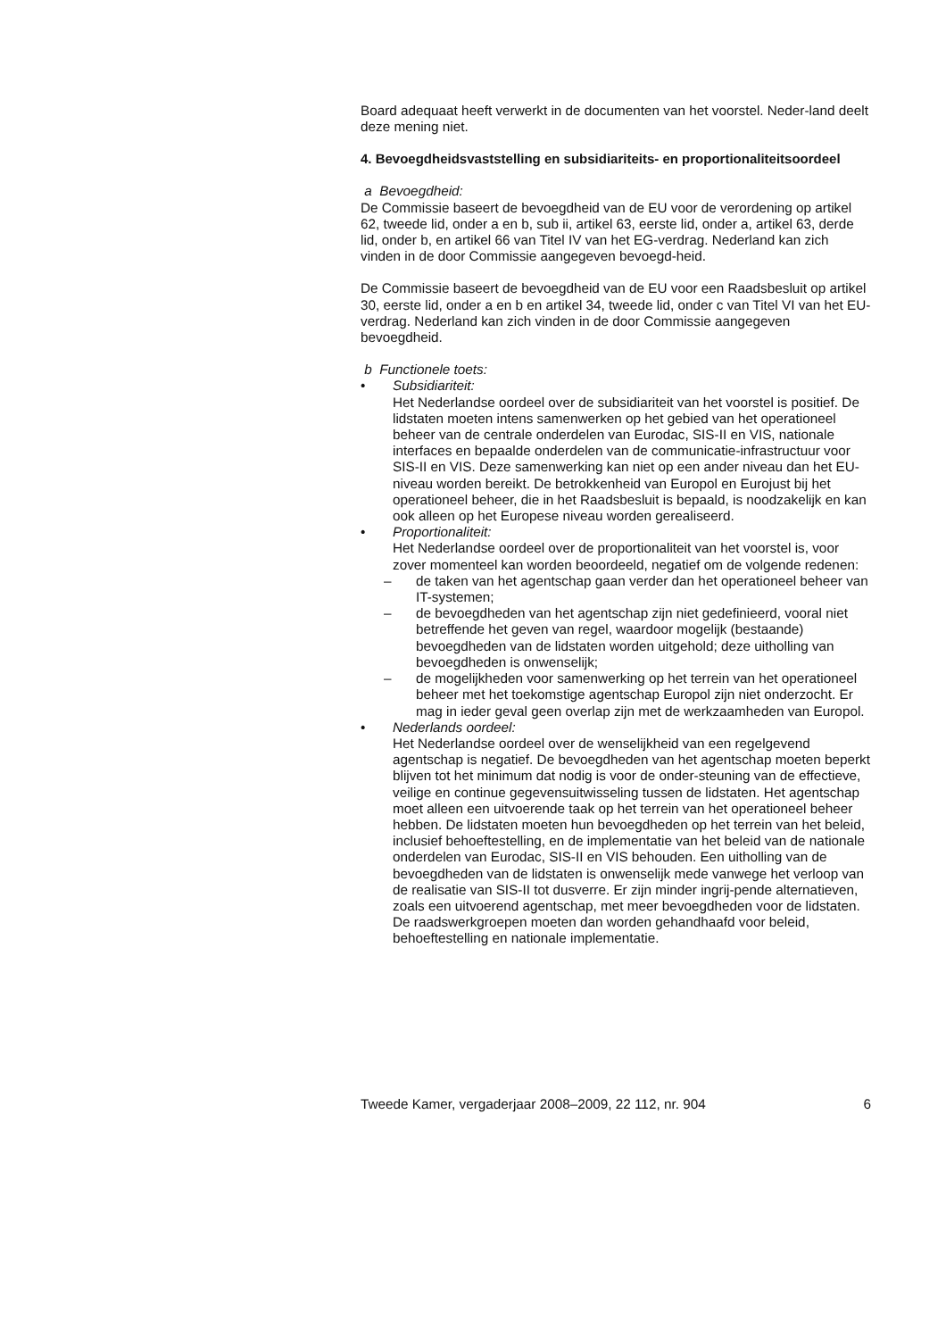Board adequaat heeft verwerkt in de documenten van het voorstel. Neder-land deelt deze mening niet.
4. Bevoegdheidsvaststelling en subsidiariteits- en proportionaliteitsoordeel
a Bevoegdheid:
De Commissie baseert de bevoegdheid van de EU voor de verordening op artikel 62, tweede lid, onder a en b, sub ii, artikel 63, eerste lid, onder a, artikel 63, derde lid, onder b, en artikel 66 van Titel IV van het EG-verdrag. Nederland kan zich vinden in de door Commissie aangegeven bevoegd-heid.
De Commissie baseert de bevoegdheid van de EU voor een Raadsbesluit op artikel 30, eerste lid, onder a en b en artikel 34, tweede lid, onder c van Titel VI van het EU-verdrag. Nederland kan zich vinden in de door Commissie aangegeven bevoegdheid.
b Functionele toets:
• Subsidiariteit:
Het Nederlandse oordeel over de subsidiariteit van het voorstel is positief. De lidstaten moeten intens samenwerken op het gebied van het operationeel beheer van de centrale onderdelen van Eurodac, SIS-II en VIS, nationale interfaces en bepaalde onderdelen van de communicatie-infrastructuur voor SIS-II en VIS. Deze samenwerking kan niet op een ander niveau dan het EU-niveau worden bereikt. De betrokkenheid van Europol en Eurojust bij het operationeel beheer, die in het Raadsbesluit is bepaald, is noodzakelijk en kan ook alleen op het Europese niveau worden gerealiseerd.
• Proportionaliteit:
Het Nederlandse oordeel over de proportionaliteit van het voorstel is, voor zover momenteel kan worden beoordeeld, negatief om de volgende redenen:
– de taken van het agentschap gaan verder dan het operationeel beheer van IT-systemen;
– de bevoegdheden van het agentschap zijn niet gedefinieerd, vooral niet betreffende het geven van regel, waardoor mogelijk (bestaande) bevoegdheden van de lidstaten worden uitgehold; deze uitholling van bevoegdheden is onwenselijk;
– de mogelijkheden voor samenwerking op het terrein van het operationeel beheer met het toekomstige agentschap Europol zijn niet onderzocht. Er mag in ieder geval geen overlap zijn met de werkzaamheden van Europol.
• Nederlands oordeel:
Het Nederlandse oordeel over de wenselijkheid van een regelgevend agentschap is negatief. De bevoegdheden van het agentschap moeten beperkt blijven tot het minimum dat nodig is voor de onder-steuning van de effectieve, veilige en continue gegevensuitwisseling tussen de lidstaten. Het agentschap moet alleen een uitvoerende taak op het terrein van het operationeel beheer hebben. De lidstaten moeten hun bevoegdheden op het terrein van het beleid, inclusief behoeftestelling, en de implementatie van het beleid van de nationale onderdelen van Eurodac, SIS-II en VIS behouden. Een uitholling van de bevoegdheden van de lidstaten is onwenselijk mede vanwege het verloop van de realisatie van SIS-II tot dusverre. Er zijn minder ingrij-pende alternatieven, zoals een uitvoerend agentschap, met meer bevoegdheden voor de lidstaten. De raadswerkgroepen moeten dan worden gehandhaafd voor beleid, behoeftestelling en nationale implementatie.
Tweede Kamer, vergaderjaar 2008–2009, 22 112, nr. 904 6